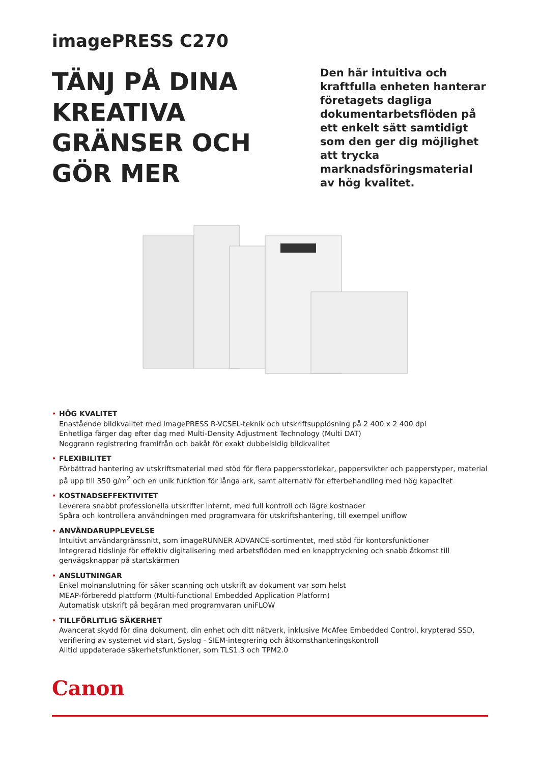imagePRESS C270
TÄNJ PÅ DINA KREATIVA GRÄNSER OCH GÖR MER
Den här intuitiva och kraftfulla enheten hanterar företagets dagliga dokumentarbetsflöden på ett enkelt sätt samtidigt som den ger dig möjlighet att trycka marknadsföringsmaterial av hög kvalitet.
• HÖG KVALITET
Enastående bildkvalitet med imagePRESS R-VCSEL-teknik och utskriftsupplösning på 2 400 x 2 400 dpi
Enhetliga färger dag efter dag med Multi-Density Adjustment Technology (Multi DAT)
Noggrann registrering framifrån och bakåt för exakt dubbelsidig bildkvalitet
• FLEXIBILITET
Förbättrad hantering av utskriftsmaterial med stöd för flera pappersstorlekar, pappersvikter och papperstyper, material på upp till 350 g/m<sup>2</sup> och en unik funktion för långa ark, samt alternativ för efterbehandling med hög kapacitet
• KOSTNADSEFFEKTIVITET
Leverera snabbt professionella utskrifter internt, med full kontroll och lägre kostnader
Spåra och kontrollera användningen med programvara för utskriftshantering, till exempel uniflow
• ANVÄNDARUPPLEVELSE
Intuitivt användargränssnitt, som imageRUNNER ADVANCE-sortimentet, med stöd för kontorsfunktioner
Integrerad tidslinje för effektiv digitalisering med arbetsflöden med en knapptryckning och snabb åtkomst till genvägsknappar på startskärmen
• ANSLUTNINGAR
Enkel molnanslutning för säker scanning och utskrift av dokument var som helst
MEAP-förberedd plattform (Multi-functional Embedded Application Platform)
Automatisk utskrift på begäran med programvaran uniFLOW
• TILLFÖRLITLIG SÄKERHET
Avancerat skydd för dina dokument, din enhet och ditt nätverk, inklusive McAfee Embedded Control, krypterad SSD, verifiering av systemet vid start, Syslog - SIEM-integrering och åtkomsthanteringskontroll
Alltid uppdaterade säkerhetsfunktioner, som TLS1.3 och TPM2.0
Canon